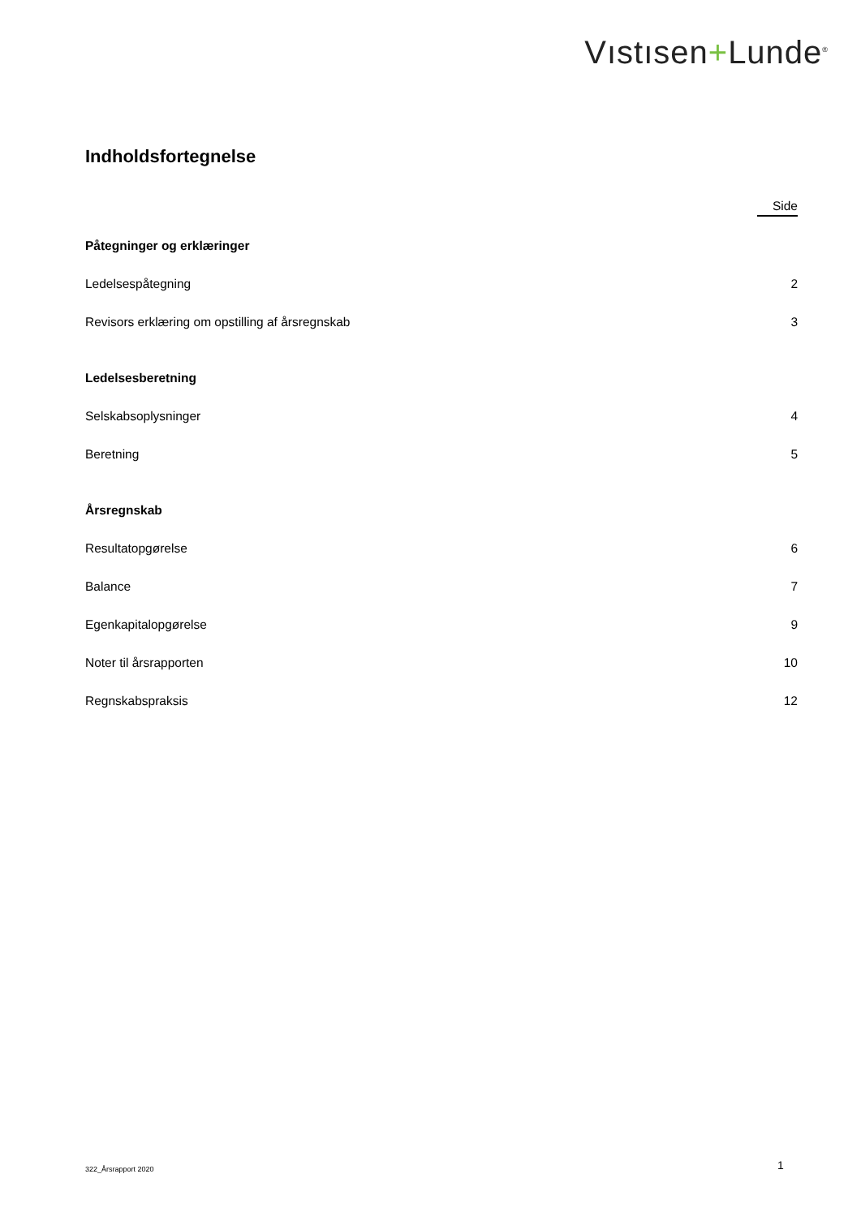Vıstısen+Lunde<sup>®</sup>
Indholdsfortegnelse
Side
Påtegninger og erklæringer
Ledelsespåtegning 2
Revisors erklæring om opstilling af årsregnskab 3
Ledelsesberetning
Selskabsoplysninger 4
Beretning 5
Årsregnskab
Resultatopgørelse 6
Balance 7
Egenkapitalopgørelse 9
Noter til årsrapporten 10
Regnskabspraksis 12
322_Årsrapport 2020 1